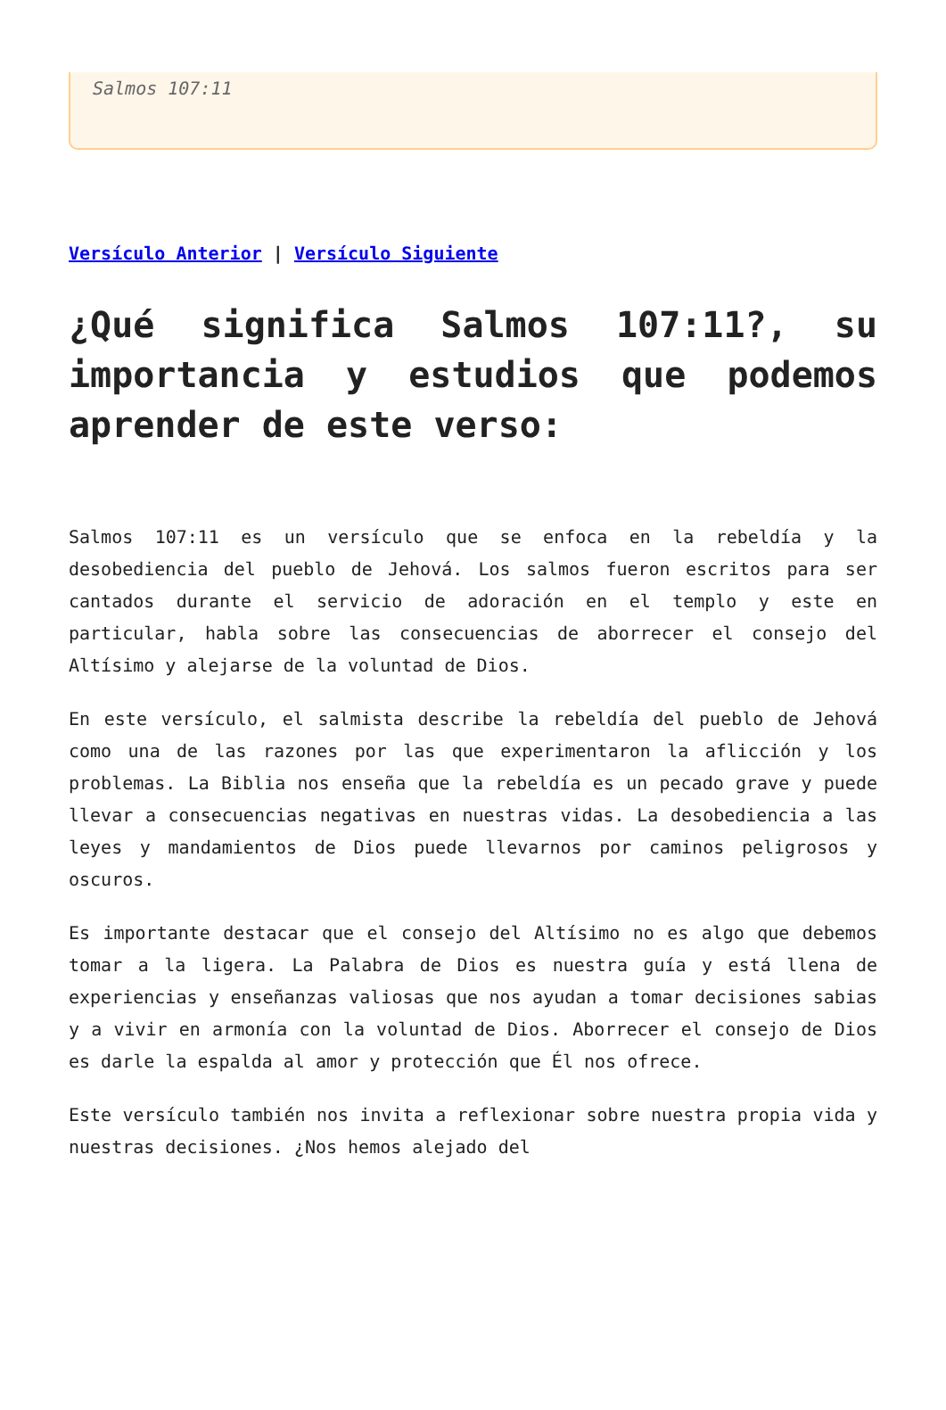Salmos 107:11
Versículo Anterior | Versículo Siguiente
¿Qué significa Salmos 107:11?, su importancia y estudios que podemos aprender de este verso:
Salmos 107:11 es un versículo que se enfoca en la rebeldía y la desobediencia del pueblo de Jehová. Los salmos fueron escritos para ser cantados durante el servicio de adoración en el templo y este en particular, habla sobre las consecuencias de aborrecer el consejo del Altísimo y alejarse de la voluntad de Dios.
En este versículo, el salmista describe la rebeldía del pueblo de Jehová como una de las razones por las que experimentaron la aflicción y los problemas. La Biblia nos enseña que la rebeldía es un pecado grave y puede llevar a consecuencias negativas en nuestras vidas. La desobediencia a las leyes y mandamientos de Dios puede llevarnos por caminos peligrosos y oscuros.
Es importante destacar que el consejo del Altísimo no es algo que debemos tomar a la ligera. La Palabra de Dios es nuestra guía y está llena de experiencias y enseñanzas valiosas que nos ayudan a tomar decisiones sabias y a vivir en armonía con la voluntad de Dios. Aborrecer el consejo de Dios es darle la espalda al amor y protección que Él nos ofrece.
Este versículo también nos invita a reflexionar sobre nuestra propia vida y nuestras decisiones. ¿Nos hemos alejado del